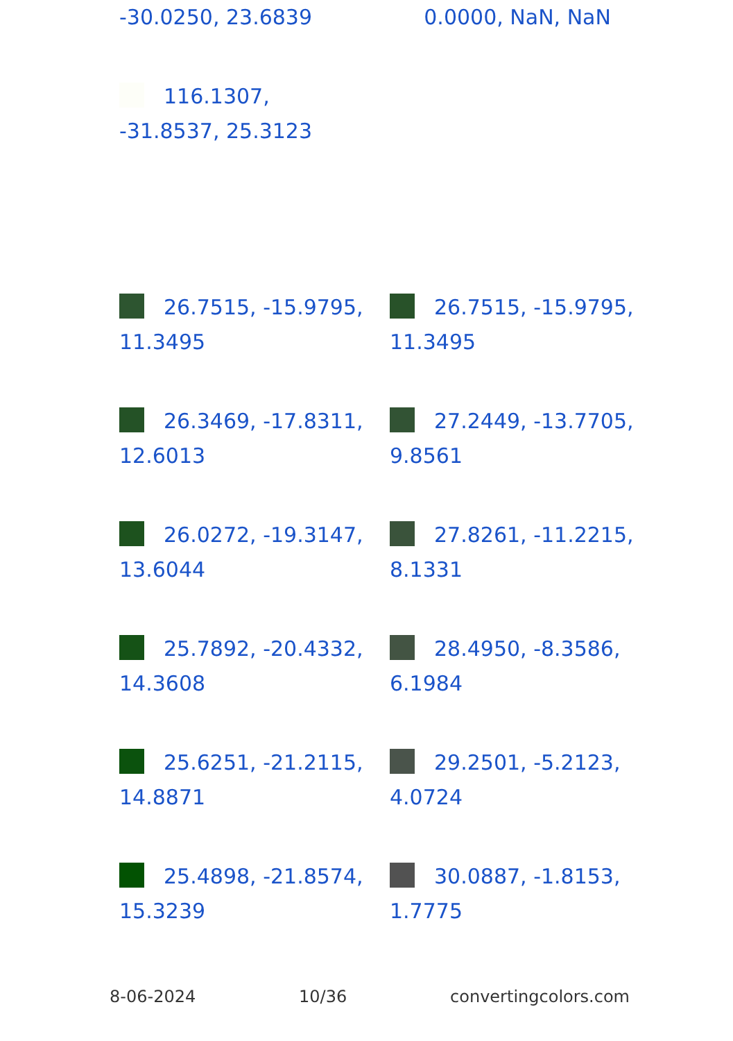-30.0250, 23.6839 0.0000, NaN, NaN
116.1307,
-31.8537, 25.3123
26.7515, -15.9795,
11.3495
26.7515, -15.9795,
11.3495
26.3469, -17.8311,
12.6013
27.2449, -13.7705,
9.8561
26.0272, -19.3147,
13.6044
27.8261, -11.2215,
8.1331
25.7892, -20.4332,
14.3608
28.4950, -8.3586,
6.1984
25.6251, -21.2115,
14.8871
29.2501, -5.2123,
4.0724
25.4898, -21.8574,
15.3239
30.0887, -1.8153,
1.7775
8-06-2024 10/36 convertingcolors.com